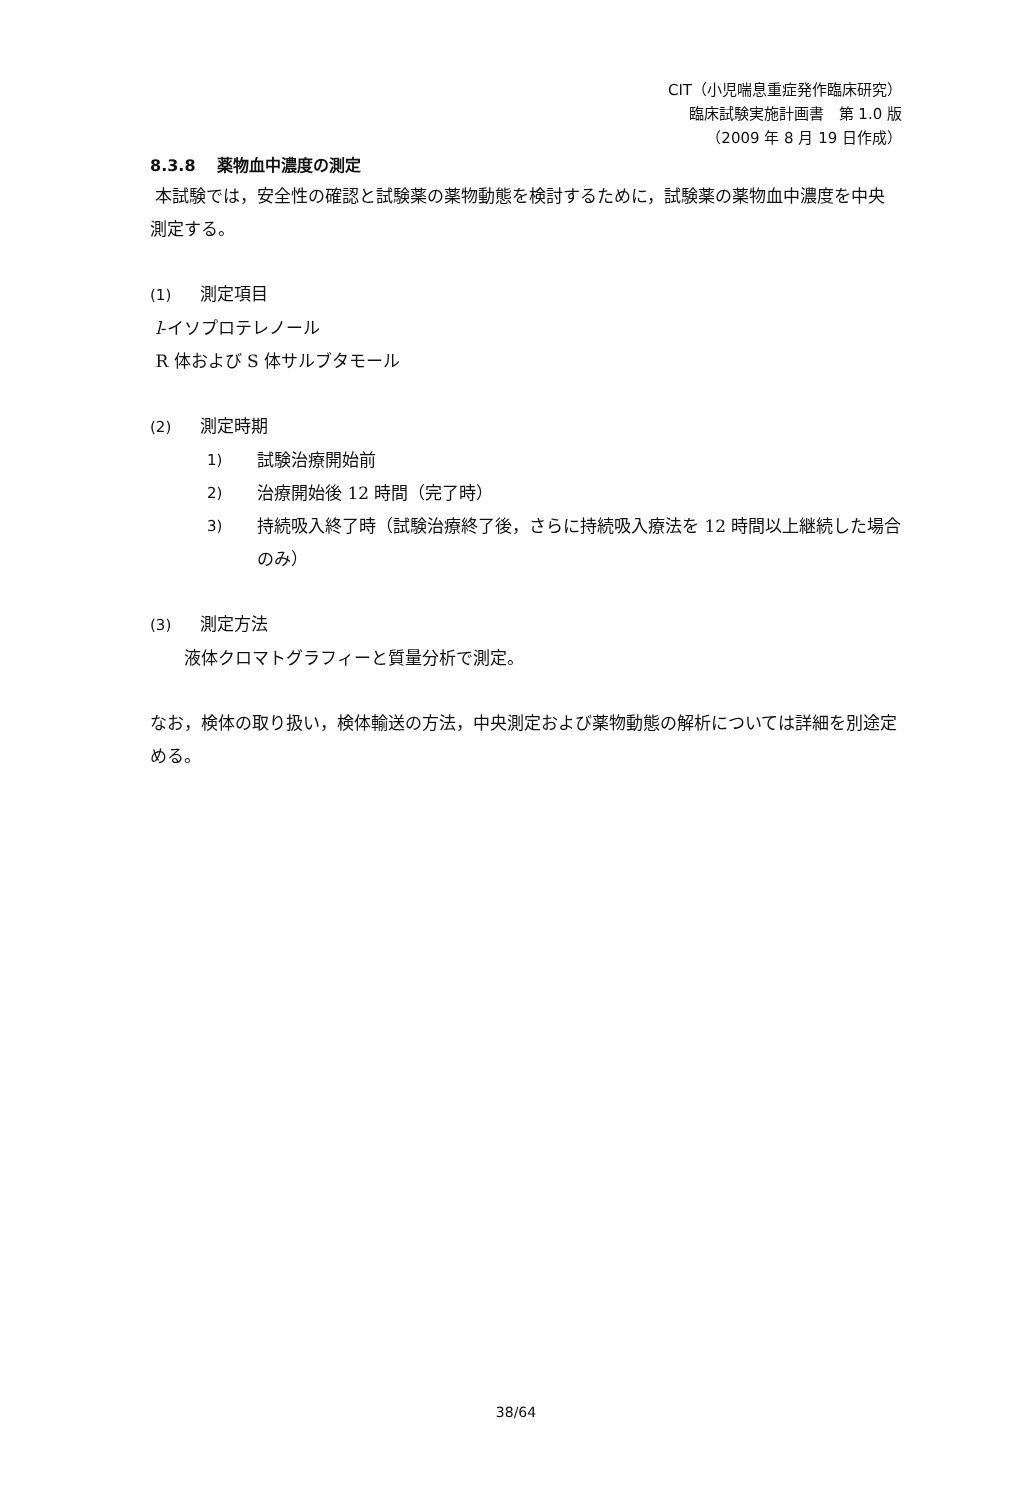CIT（小児喘息重症発作臨床研究）
臨床試験実施計画書　第 1.0 版
（2009 年 8 月 19 日作成）
8.3.8　 薬物血中濃度の測定
本試験では，安全性の確認と試験薬の薬物動態を検討するために，試験薬の薬物血中濃度を中央測定する。
(1) 測定項目
l-イソプロテレノール
R 体および S 体サルブタモール
(2) 測定時期
1) 試験治療開始前
2) 治療開始後 12 時間（完了時）
3) 持続吸入終了時（試験治療終了後，さらに持続吸入療法を 12 時間以上継続した場合のみ）
(3) 測定方法
液体クロマトグラフィーと質量分析で測定。
なお，検体の取り扱い，検体輸送の方法，中央測定および薬物動態の解析については詳細を別途定める。
38/64